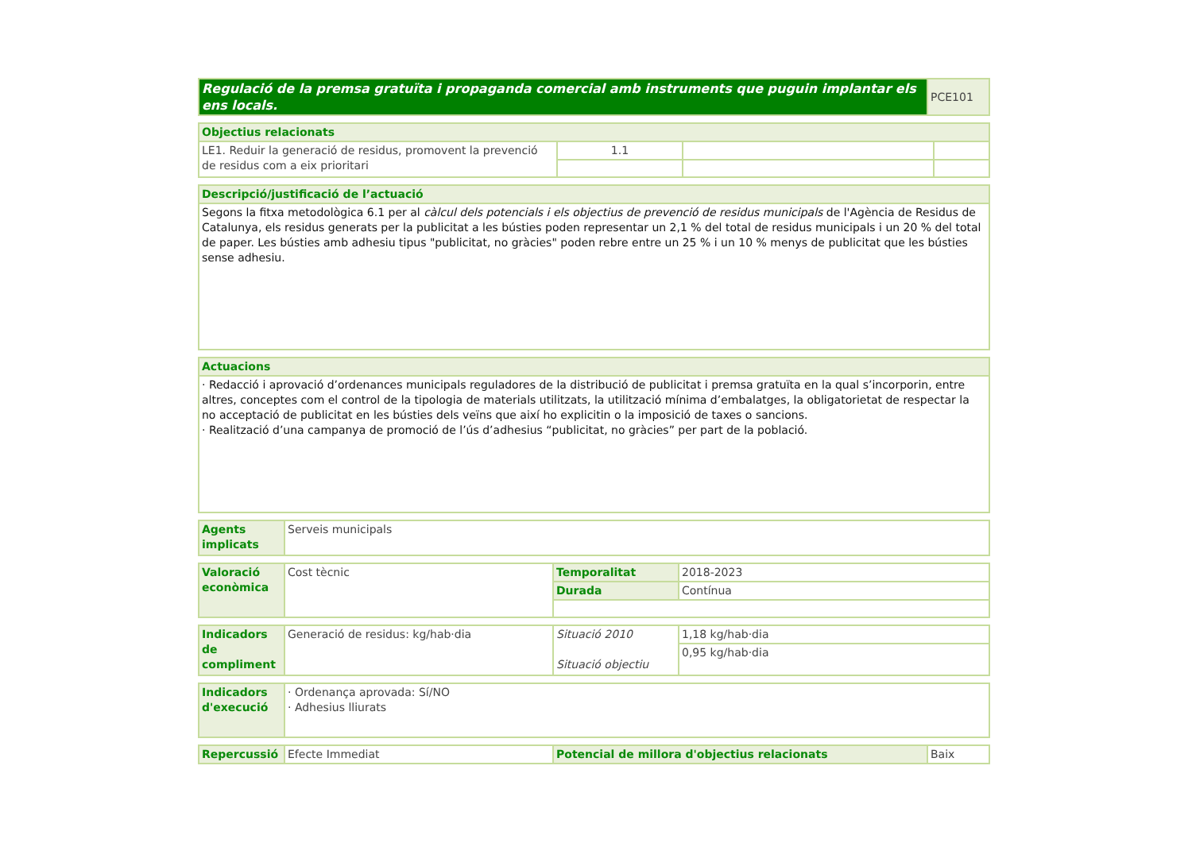| Regulació de la premsa gratuïta i propaganda comercial amb instruments que puguin implantar els ens locals. | PCE101 |
| Objectius relacionats | | | |
| LE1. Reduir la generació de residus, promovent la prevenció de residus com a eix prioritari | 1.1 | | |
| Descripció/justificació de l’actuació |
| Segons la fitxa metodològica 6.1 per al càlcul dels potencials i els objectius de prevenció de residus municipals de l'Agència de Residus de Catalunya, els residus generats per la publicitat a les bústies poden representar un 2,1 % del total de residus municipals i un 20 % del total de paper. Les bústies amb adhesiu tipus "publicitat, no gràcies" poden rebre entre un 25 % i un 10 % menys de publicitat que les bústies sense adhesiu. |
| Actuacions |
| · Redacció i aprovació d’ordenances municipals reguladores de la distribució de publicitat i premsa gratuïta en la qual s’incorporin, entre altres, conceptes com el control de la tipologia de materials utilitzats, la utilització mínima d’embalatges, la obligatorietat de respectar la no acceptació de publicitat en les bústies dels veïns que així ho explicitin o la imposició de taxes o sancions. · Realització d’una campanya de promoció de l’ús d’adhesius “publicitat, no gràcies” per part de la població. |
| Agents implicats | Serveis municipals |
| Valoració econòmica | Cost tècnic | Temporalitat | 2018-2023 |
| | | Durada | Contínua |
| Indicadors de compliment | Generació de residus: kg/hab·dia | Situació 2010 Situació objectiu | 1,18 kg/hab·dia |
| | | | 0,95 kg/hab·dia |
| Indicadors d'execució | · Ordenança aprovada: Sí/NO · Adhesius lliurats |
| Repercussió | Efecte Immediat | Potencial de millora d'objectius relacionats | Baix |